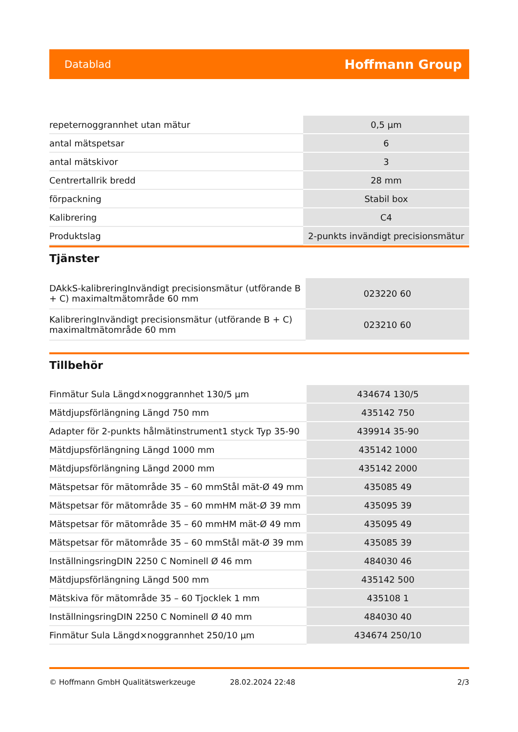Datablad Hoffmann Group
| repeternoggrannhet utan mätur | 0,5 µm |
| antal mätspetsar | 6 |
| antal mätskivor | 3 |
| Centrertallrik bredd | 28 mm |
| förpackning | Stabil box |
| Kalibrering | C4 |
| Produktslag | 2-punkts invändigt precisionsmätur |
Tjänster
| DAkkS-kalibreringInvändigt precisionsmätur (utförande B + C) maximaltmätområde 60 mm | 023220 60 |
| KalibreringInvändigt precisionsmätur (utförande B + C) maximaltmätområde 60 mm | 023210 60 |
Tillbehör
| Finmätur Sula Längd×noggrannhet 130/5 µm | 434674 130/5 |
| Mätdjupsförlängning Längd 750 mm | 435142 750 |
| Adapter för 2-punkts hålmätinstrument1 styck Typ 35-90 | 439914 35-90 |
| Mätdjupsförlängning Längd 1000 mm | 435142 1000 |
| Mätdjupsförlängning Längd 2000 mm | 435142 2000 |
| Mätspetsar för mätområde 35 – 60 mmStål mät-Ø 49 mm | 435085 49 |
| Mätspetsar för mätområde 35 – 60 mmHM mät-Ø 39 mm | 435095 39 |
| Mätspetsar för mätområde 35 – 60 mmHM mät-Ø 49 mm | 435095 49 |
| Mätspetsar för mätområde 35 – 60 mmStål mät-Ø 39 mm | 435085 39 |
| InställningsringDIN 2250 C Nominell Ø 46 mm | 484030 46 |
| Mätdjupsförlängning Längd 500 mm | 435142 500 |
| Mätskiva för mätområde 35 – 60 Tjocklek 1 mm | 435108 1 |
| InställningsringDIN 2250 C Nominell Ø 40 mm | 484030 40 |
| Finmätur Sula Längd×noggrannhet 250/10 µm | 434674 250/10 |
© Hoffmann GmbH Qualitätswerkzeuge 28.02.2024 22:48 2/3